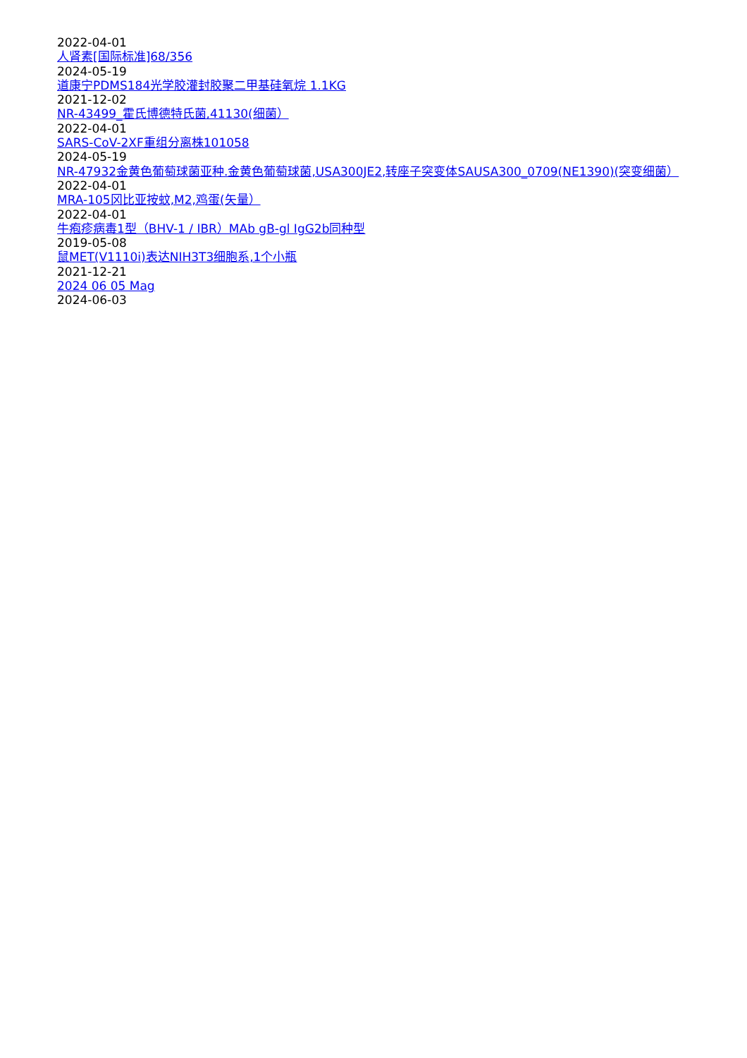2022-04-01
人肾素[国际标准]68/356
2024-05-19
道康宁PDMS184光学胶灌封胶聚二甲基硅氧烷 1.1KG
2021-12-02
NR-43499_霍氏博德特氏菌,41130(细菌）
2022-04-01
SARS-CoV-2XF重组分离株101058
2024-05-19
NR-47932金黄色葡萄球菌亚种.金黄色葡萄球菌,USA300JE2,转座子突变体SAUSA300_0709(NE1390)(突变细菌）
2022-04-01
MRA-105冈比亚按蚊,M2,鸡蛋(矢量）
2022-04-01
牛疱疹病毒1型（BHV-1 / IBR）MAb gB-gl IgG2b同种型
2019-05-08
鼠MET(V1110i)表达NIH3T3细胞系,1个小瓶
2021-12-21
2024 06 05 Mag
2024-06-03